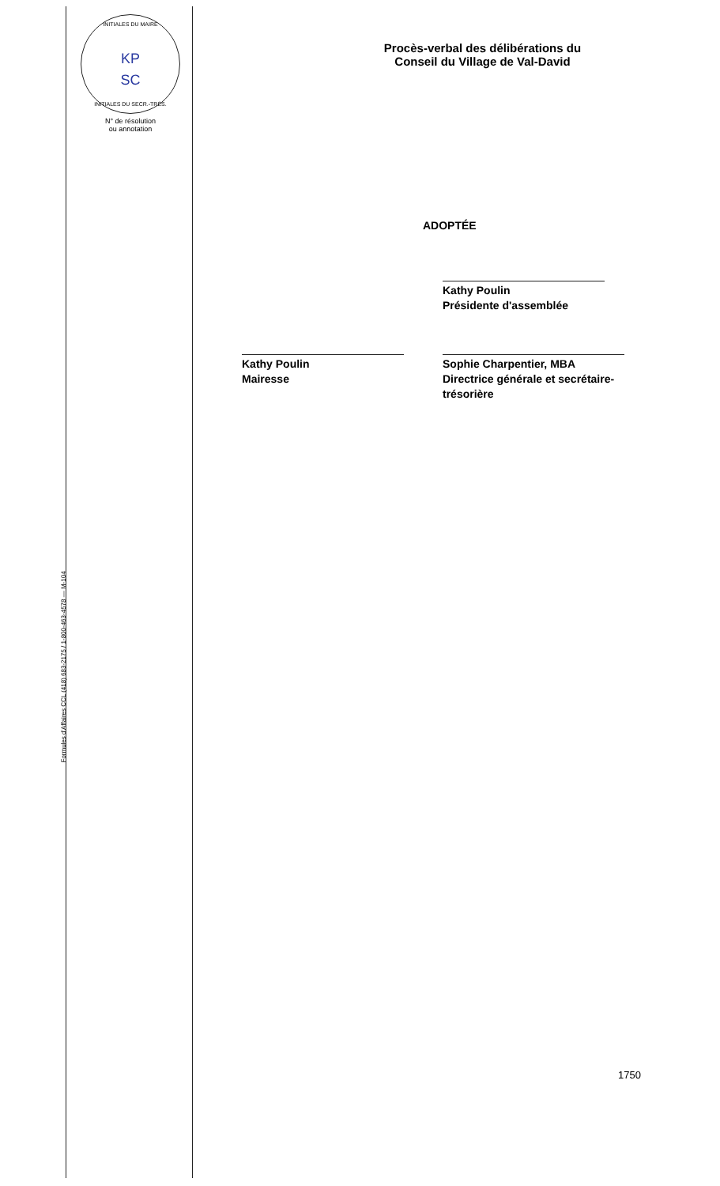INITIALES DU MAIRE
KP
SC
INITIALES DU SECR.-TRÉS.
N° de résolution
ou annotation
Formules d'Affaires CCL (418) 683-2175 / 1-800-463-4578 — M-104
Procès-verbal des délibérations du
Conseil du Village de Val-David
ADOPTÉE
Kathy Poulin
Présidente d'assemblée
Kathy Poulin
Mairesse
Sophie Charpentier, MBA
Directrice générale et secrétaire-
trésorière
1750